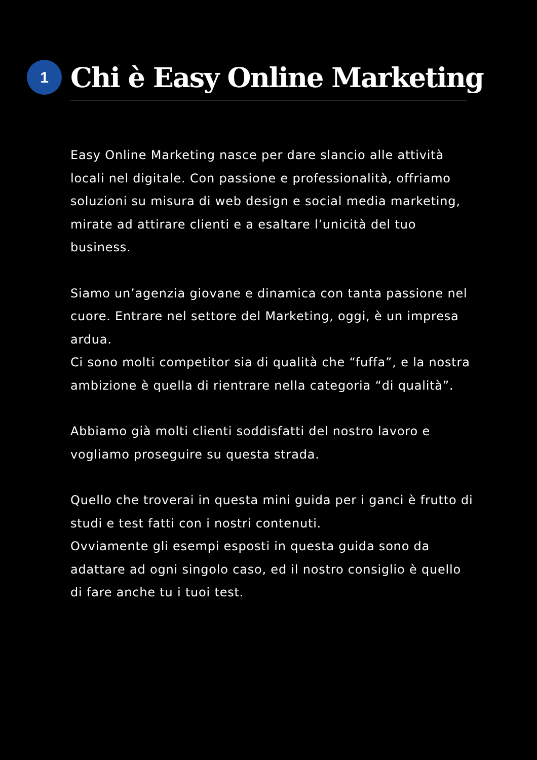1
Chi è Easy Online Marketing
Easy Online Marketing nasce per dare slancio alle attività locali nel digitale. Con passione e professionalità, offriamo soluzioni su misura di web design e social media marketing, mirate ad attirare clienti e a esaltare l’unicità del tuo business.
Siamo un’agenzia giovane e dinamica con tanta passione nel cuore. Entrare nel settore del Marketing, oggi, è un impresa ardua.
Ci sono molti competitor sia di qualità che “fuffa”, e la nostra ambizione è quella di rientrare nella categoria “di qualità”.
Abbiamo già molti clienti soddisfatti del nostro lavoro e vogliamo proseguire su questa strada.
Quello che troverai in questa mini guida per i ganci è frutto di studi e test fatti con i nostri contenuti.
Ovviamente gli esempi esposti in questa guida sono da adattare ad ogni singolo caso, ed il nostro consiglio è quello di fare anche tu i tuoi test.